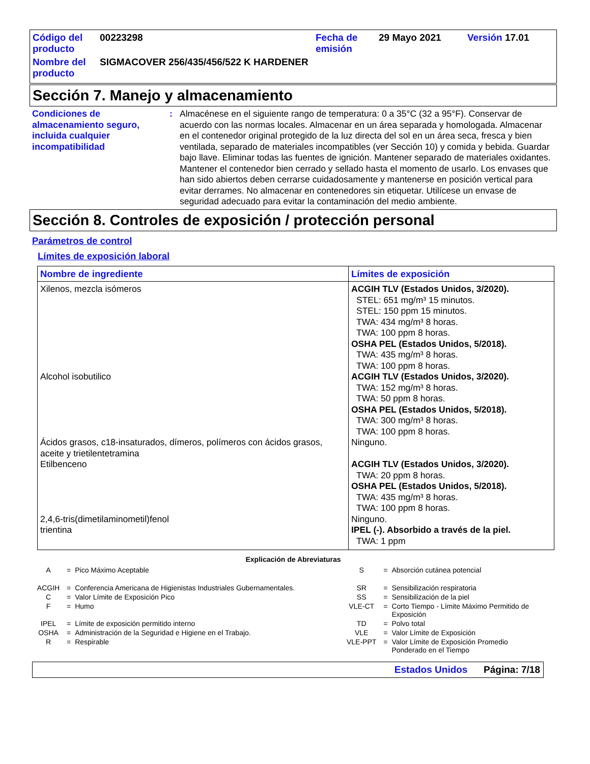| Código del producto | 00223298 | Fecha de emisión | 29 Mayo 2021 | Versión 17.01 |
| Nombre del producto | SIGMACOVER 256/435/456/522 K HARDENER | | | |
Sección 7. Manejo y almacenamiento
Condiciones de almacenamiento seguro, incluida cualquier incompatibilidad
: Almacénese en el siguiente rango de temperatura: 0 a 35°C (32 a 95°F). Conservar de acuerdo con las normas locales. Almacenar en un área separada y homologada. Almacenar en el contenedor original protegido de la luz directa del sol en un área seca, fresca y bien ventilada, separado de materiales incompatibles (ver Sección 10) y comida y bebida. Guardar bajo llave. Eliminar todas las fuentes de ignición. Mantener separado de materiales oxidantes. Mantener el contenedor bien cerrado y sellado hasta el momento de usarlo. Los envases que han sido abiertos deben cerrarse cuidadosamente y mantenerse en posición vertical para evitar derrames. No almacenar en contenedores sin etiquetar. Utilícese un envase de seguridad adecuado para evitar la contaminación del medio ambiente.
Sección 8. Controles de exposición / protección personal
Parámetros de control
Límites de exposición laboral
| Nombre de ingrediente | Límites de exposición |
| --- | --- |
| Xilenos, mezcla isómeros | ACGIH TLV (Estados Unidos, 3/2020). STEL: 651 mg/m³ 15 minutos. STEL: 150 ppm 15 minutos. TWA: 434 mg/m³ 8 horas. TWA: 100 ppm 8 horas. OSHA PEL (Estados Unidos, 5/2018). TWA: 435 mg/m³ 8 horas. TWA: 100 ppm 8 horas. |
| Alcohol isobutilico | ACGIH TLV (Estados Unidos, 3/2020). TWA: 152 mg/m³ 8 horas. TWA: 50 ppm 8 horas. OSHA PEL (Estados Unidos, 5/2018). TWA: 300 mg/m³ 8 horas. TWA: 100 ppm 8 horas. |
| Ácidos grasos, c18-insaturados, dímeros, polímeros con ácidos grasos, aceite y trietilentetramina | Ninguno. |
| Etilbenceno | ACGIH TLV (Estados Unidos, 3/2020). TWA: 20 ppm 8 horas. OSHA PEL (Estados Unidos, 5/2018). TWA: 435 mg/m³ 8 horas. TWA: 100 ppm 8 horas. |
| 2,4,6-tris(dimetilaminometil)fenol | Ninguno. |
| trientina | IPEL (-). Absorbido a través de la piel. TWA: 1 ppm |
Explicación de Abreviaturas
| A | = | Pico Máximo Aceptable | S | = | Absorción cutánea potencial |
| ACGIH | = | Conferencia Americana de Higienistas Industriales Gubernamentales. | SR | = | Sensibilización respiratoria |
| C | = | Valor Límite de Exposición Pico | SS | = | Sensibilización de la piel |
| F | = | Humo | VLE-CT | = | Corto Tiempo - Límite Máximo Permitido de Exposición |
| IPEL | = | Límite de exposición permitido interno | TD | = | Polvo total |
| OSHA | = | Administración de la Seguridad e Higiene en el Trabajo. | VLE | = | Valor Límite de Exposición |
| R | = | Respirable | VLE-PPT | = | Valor Límite de Exposición Promedio Ponderado en el Tiempo |
Estados Unidos Página: 7/18